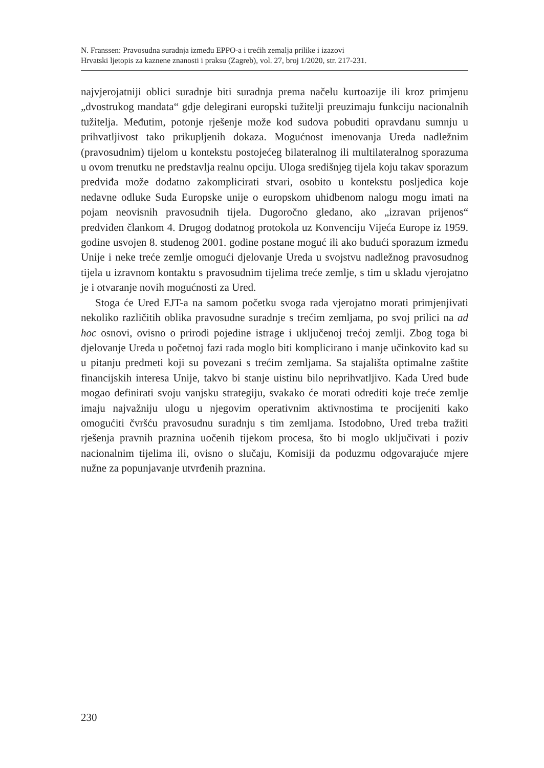N. Franssen: Pravosudna suradnja između EPPO-a i trećih zemalja prilike i izazovi
Hrvatski ljetopis za kaznene znanosti i praksu (Zagreb), vol. 27, broj 1/2020, str. 217-231.
najvjerojatniji oblici suradnje biti suradnja prema načelu kurtoazije ili kroz primjenu „dvostrukog mandata“ gdje delegirani europski tužitelji preuzimaju funkciju nacionalnih tužitelja. Međutim, potonje rješenje može kod sudova pobuditi opravdanu sumnju u prihvatljivost tako prikupljenih dokaza. Moguć­nost imenovanja Ureda nadležnim (pravosudnim) tijelom u kontekstu postoje­ćeg bilateralnog ili multilateralnog sporazuma u ovom trenutku ne predstavlja realnu opciju. Uloga središnjeg tijela koju takav sporazum predviđa može dodatno zakomplicirati stvari, osobito u kontekstu posljedica koje nedavne odluke Suda Europske unije o europskom uhidbenom nalogu mogu imati na pojam neovisnih pravosudnih tijela. Dugoročno gledano, ako „izravan prije­nos“ predviđen člankom 4. Drugog dodatnog protokola uz Konvenciju Vijeća Europe iz 1959. godine usvojen 8. studenog 2001. godine postane moguć ili ako budući sporazum između Unije i neke treće zemlje omogući djelovanje Ureda u svojstvu nadležnog pravosudnog tijela u izravnom kontaktu s pravo­sudnim tijelima treće zemlje, s tim u skladu vjerojatno je i otvaranje novih mogućnosti za Ured.
Stoga će Ured EJT-a na samom početku svoga rada vjerojatno morati pri­mjenjivati nekoliko različitih oblika pravosudne suradnje s trećim zemljama, po svoj prilici na ad hoc osnovi, ovisno o prirodi pojedine istrage i uključenoj trećoj zemlji. Zbog toga bi djelovanje Ureda u početnoj fazi rada moglo biti komplicirano i manje učinkovito kad su u pitanju predmeti koji su povezani s trećim zemljama. Sa stajališta optimalne zaštite financijskih interesa Unije, takvo bi stanje uistinu bilo neprihvatljivo. Kada Ured bude mogao definirati svoju vanjsku strategiju, svakako će morati odrediti koje treće zemlje imaju najvažniju ulogu u njegovim operativnim aktivnostima te procijeniti kako omogućiti čvršću pravosudnu suradnju s tim zemljama. Istodobno, Ured treba tražiti rješenja pravnih praznina uočenih tijekom procesa, što bi moglo uklju­čivati i poziv nacionalnim tijelima ili, ovisno o slučaju, Komisiji da poduzmu odgovarajuće mjere nužne za popunjavanje utvrđenih praznina.
230